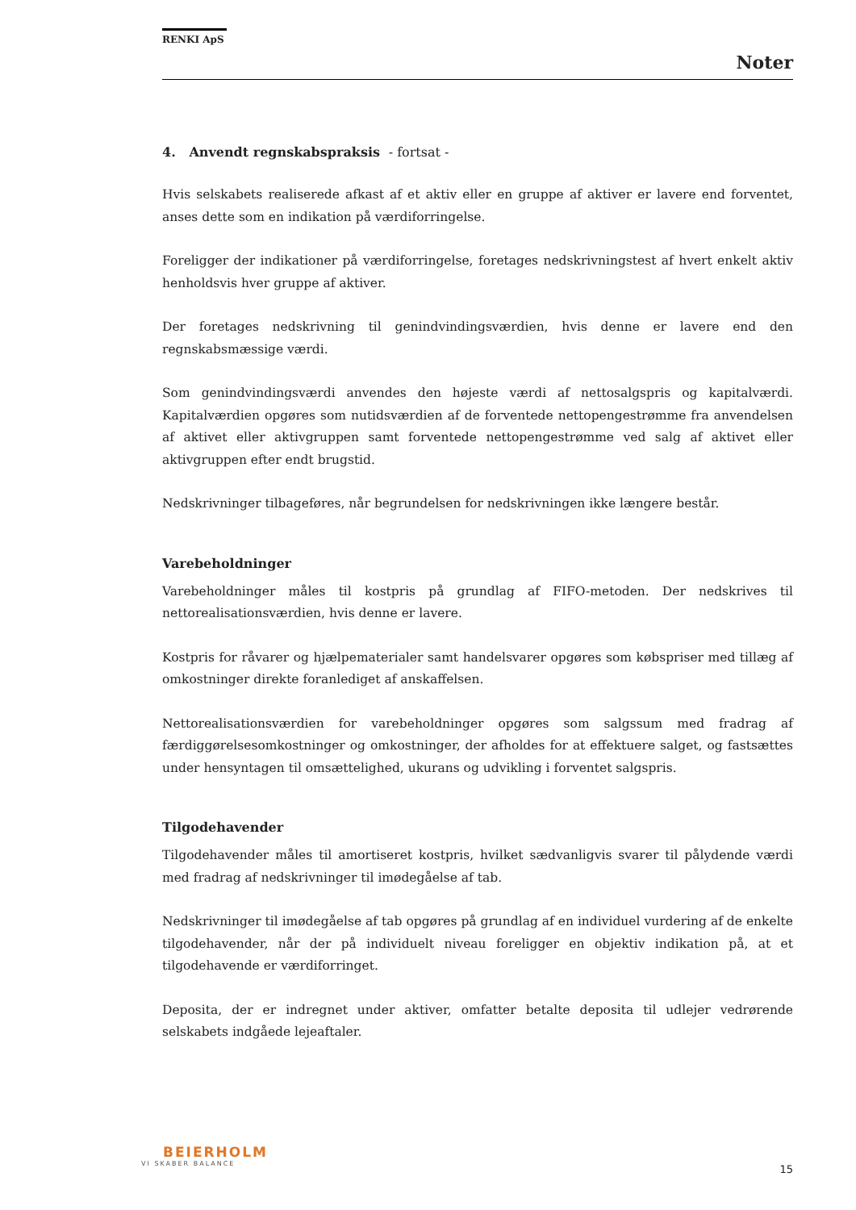RENKI ApS
Noter
4. Anvendt regnskabspraksis - fortsat -
Hvis selskabets realiserede afkast af et aktiv eller en gruppe af aktiver er lavere end forventet, anses dette som en indikation på værdiforringelse.
Foreligger der indikationer på værdiforringelse, foretages nedskrivningstest af hvert enkelt aktiv henholdsvis hver gruppe af aktiver.
Der foretages nedskrivning til genindvindingsværdien, hvis denne er lavere end den regnskabsmæssige værdi.
Som genindvindingsværdi anvendes den højeste værdi af nettosalgspris og kapitalværdi. Kapitalværdien opgøres som nutidsværdien af de forventede nettopengestrømme fra anvendelsen af aktivet eller aktivgruppen samt forventede nettopengestrømme ved salg af aktivet eller aktivgruppen efter endt brugstid.
Nedskrivninger tilbageføres, når begrundelsen for nedskrivningen ikke længere består.
Varebeholdninger
Varebeholdninger måles til kostpris på grundlag af FIFO-metoden. Der nedskrives til nettorealisationsværdien, hvis denne er lavere.
Kostpris for råvarer og hjælpematerialer samt handelsvarer opgøres som købspriser med tillæg af omkostninger direkte foranlediget af anskaffelsen.
Nettorealisationsværdien for varebeholdninger opgøres som salgssum med fradrag af færdiggørelsesomkostninger og omkostninger, der afholdes for at effektuere salget, og fastsættes under hensyntagen til omsættelighed, ukurans og udvikling i forventet salgspris.
Tilgodehavender
Tilgodehavender måles til amortiseret kostpris, hvilket sædvanligvis svarer til pålydende værdi med fradrag af nedskrivninger til imødegåelse af tab.
Nedskrivninger til imødegåelse af tab opgøres på grundlag af en individuel vurdering af de enkelte tilgodehavender, når der på individuelt niveau foreligger en objektiv indikation på, at et tilgodehavende er værdiforringet.
Deposita, der er indregnet under aktiver, omfatter betalte deposita til udlejer vedrørende selskabets indgåede lejeaftaler.
BEIERHOLM
VI SKABER BALANCE
15